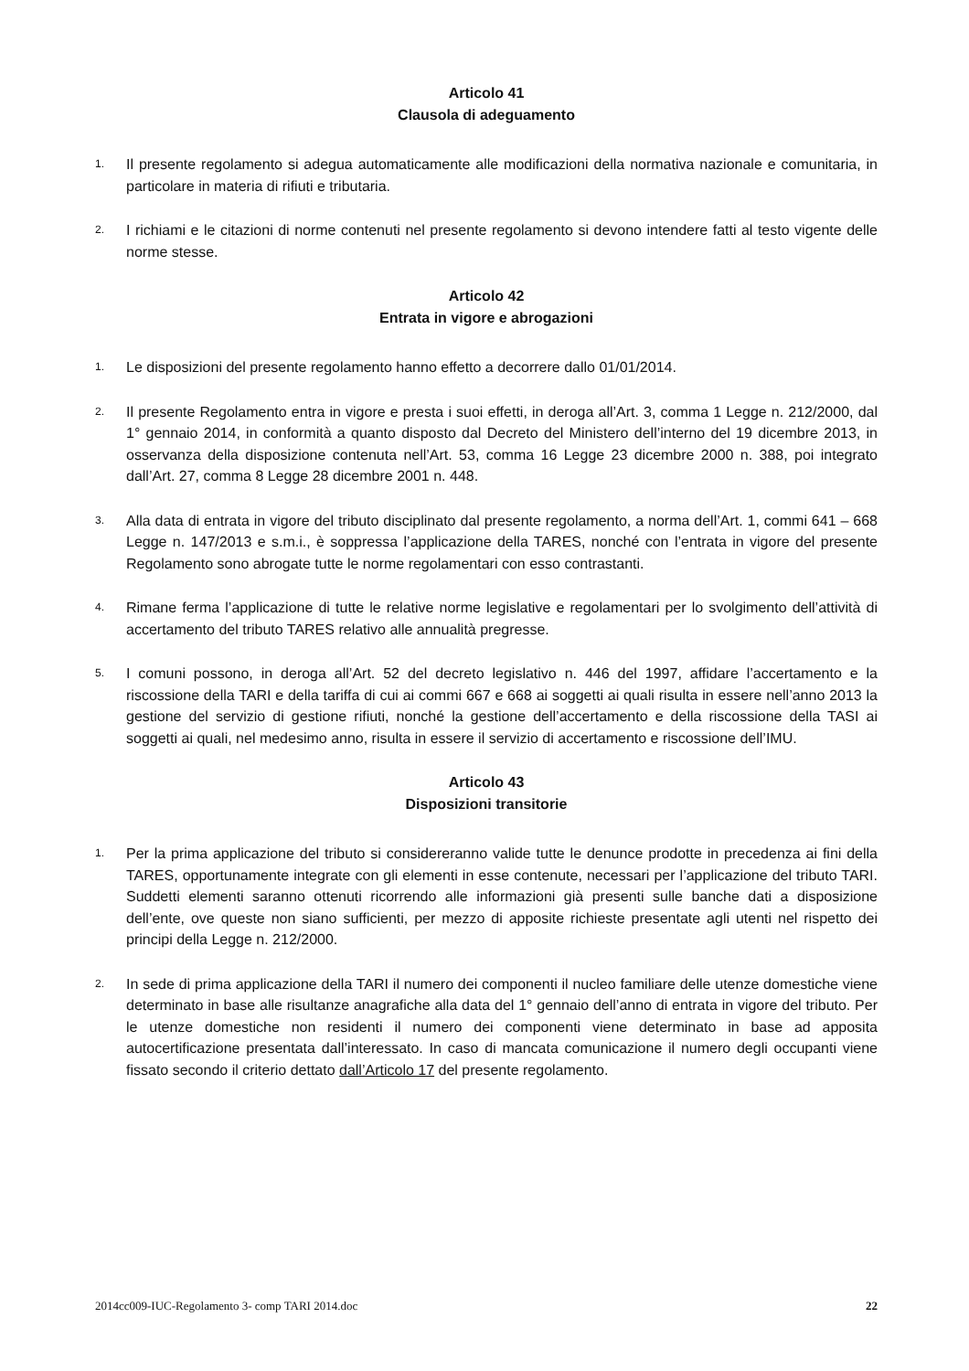Articolo 41
Clausola di adeguamento
1. Il presente regolamento si adegua automaticamente alle modificazioni della normativa nazionale e comunitaria, in particolare in materia di rifiuti e tributaria.
2. I richiami e le citazioni di norme contenuti nel presente regolamento si devono intendere fatti al testo vigente delle norme stesse.
Articolo 42
Entrata in vigore e abrogazioni
1. Le disposizioni del presente regolamento hanno effetto a decorrere dallo 01/01/2014.
2. Il presente Regolamento entra in vigore e presta i suoi effetti, in deroga all’Art. 3, comma 1 Legge n. 212/2000, dal 1° gennaio 2014, in conformità a quanto disposto dal Decreto del Ministero dell’interno del 19 dicembre 2013, in osservanza della disposizione contenuta nell’Art. 53, comma 16 Legge 23 dicembre 2000 n. 388, poi integrato dall’Art. 27, comma 8 Legge 28 dicembre 2001 n. 448.
3. Alla data di entrata in vigore del tributo disciplinato dal presente regolamento, a norma dell’Art. 1, commi 641 – 668 Legge n. 147/2013 e s.m.i., è soppressa l’applicazione della TARES, nonché con l’entrata in vigore del presente Regolamento sono abrogate tutte le norme regolamentari con esso contrastanti.
4. Rimane ferma l’applicazione di tutte le relative norme legislative e regolamentari per lo svolgimento dell’attività di accertamento del tributo TARES relativo alle annualità pregresse.
5. I comuni possono, in deroga all’Art. 52 del decreto legislativo n. 446 del 1997, affidare l’accertamento e la riscossione della TARI e della tariffa di cui ai commi 667 e 668 ai soggetti ai quali risulta in essere nell’anno 2013 la gestione del servizio di gestione rifiuti, nonché la gestione dell’accertamento e della riscossione della TASI ai soggetti ai quali, nel medesimo anno, risulta in essere il servizio di accertamento e riscossione dell’IMU.
Articolo 43
Disposizioni transitorie
1. Per la prima applicazione del tributo si considereranno valide tutte le denunce prodotte in precedenza ai fini della TARES, opportunamente integrate con gli elementi in esse contenute, necessari per l’applicazione del tributo TARI. Suddetti elementi saranno ottenuti ricorrendo alle informazioni già presenti sulle banche dati a disposizione dell’ente, ove queste non siano sufficienti, per mezzo di apposite richieste presentate agli utenti nel rispetto dei principi della Legge n. 212/2000.
2. In sede di prima applicazione della TARI il numero dei componenti il nucleo familiare delle utenze domestiche viene determinato in base alle risultanze anagrafiche alla data del 1° gennaio dell’anno di entrata in vigore del tributo. Per le utenze domestiche non residenti il numero dei componenti viene determinato in base ad apposita autocertificazione presentata dall’interessato. In caso di mancata comunicazione il numero degli occupanti viene fissato secondo il criterio dettato dall’Articolo 17 del presente regolamento.
2014cc009-IUC-Regolamento 3- comp TARI 2014.doc 22